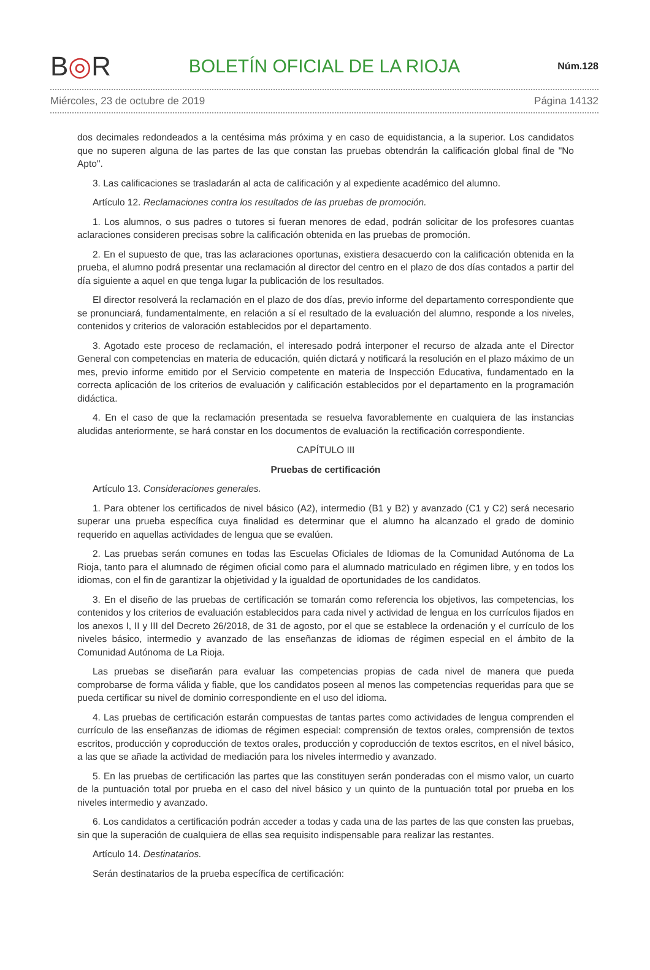B◎R
BOLETÍN OFICIAL DE LA RIOJA
Núm.128
Miércoles, 23 de octubre de 2019 Página 14132
dos decimales redondeados a la centésima más próxima y en caso de equidistancia, a la superior. Los candidatos que no superen alguna de las partes de las que constan las pruebas obtendrán la calificación global final de "No Apto".
3. Las calificaciones se trasladarán al acta de calificación y al expediente académico del alumno.
Artículo 12. Reclamaciones contra los resultados de las pruebas de promoción.
1. Los alumnos, o sus padres o tutores si fueran menores de edad, podrán solicitar de los profesores cuantas aclaraciones consideren precisas sobre la calificación obtenida en las pruebas de promoción.
2. En el supuesto de que, tras las aclaraciones oportunas, existiera desacuerdo con la calificación obtenida en la prueba, el alumno podrá presentar una reclamación al director del centro en el plazo de dos días contados a partir del día siguiente a aquel en que tenga lugar la publicación de los resultados.
El director resolverá la reclamación en el plazo de dos días, previo informe del departamento correspondiente que se pronunciará, fundamentalmente, en relación a sí el resultado de la evaluación del alumno, responde a los niveles, contenidos y criterios de valoración establecidos por el departamento.
3. Agotado este proceso de reclamación, el interesado podrá interponer el recurso de alzada ante el Director General con competencias en materia de educación, quién dictará y notificará la resolución en el plazo máximo de un mes, previo informe emitido por el Servicio competente en materia de Inspección Educativa, fundamentado en la correcta aplicación de los criterios de evaluación y calificación establecidos por el departamento en la programación didáctica.
4. En el caso de que la reclamación presentada se resuelva favorablemente en cualquiera de las instancias aludidas anteriormente, se hará constar en los documentos de evaluación la rectificación correspondiente.
CAPÍTULO III
Pruebas de certificación
Artículo 13. Consideraciones generales.
1. Para obtener los certificados de nivel básico (A2), intermedio (B1 y B2) y avanzado (C1 y C2) será necesario superar una prueba específica cuya finalidad es determinar que el alumno ha alcanzado el grado de dominio requerido en aquellas actividades de lengua que se evalúen.
2. Las pruebas serán comunes en todas las Escuelas Oficiales de Idiomas de la Comunidad Autónoma de La Rioja, tanto para el alumnado de régimen oficial como para el alumnado matriculado en régimen libre, y en todos los idiomas, con el fin de garantizar la objetividad y la igualdad de oportunidades de los candidatos.
3. En el diseño de las pruebas de certificación se tomarán como referencia los objetivos, las competencias, los contenidos y los criterios de evaluación establecidos para cada nivel y actividad de lengua en los currículos fijados en los anexos I, II y III del Decreto 26/2018, de 31 de agosto, por el que se establece la ordenación y el currículo de los niveles básico, intermedio y avanzado de las enseñanzas de idiomas de régimen especial en el ámbito de la Comunidad Autónoma de La Rioja.
Las pruebas se diseñarán para evaluar las competencias propias de cada nivel de manera que pueda comprobarse de forma válida y fiable, que los candidatos poseen al menos las competencias requeridas para que se pueda certificar su nivel de dominio correspondiente en el uso del idioma.
4. Las pruebas de certificación estarán compuestas de tantas partes como actividades de lengua comprenden el currículo de las enseñanzas de idiomas de régimen especial: comprensión de textos orales, comprensión de textos escritos, producción y coproducción de textos orales, producción y coproducción de textos escritos, en el nivel básico, a las que se añade la actividad de mediación para los niveles intermedio y avanzado.
5. En las pruebas de certificación las partes que las constituyen serán ponderadas con el mismo valor, un cuarto de la puntuación total por prueba en el caso del nivel básico y un quinto de la puntuación total por prueba en los niveles intermedio y avanzado.
6. Los candidatos a certificación podrán acceder a todas y cada una de las partes de las que consten las pruebas, sin que la superación de cualquiera de ellas sea requisito indispensable para realizar las restantes.
Artículo 14. Destinatarios.
Serán destinatarios de la prueba específica de certificación: